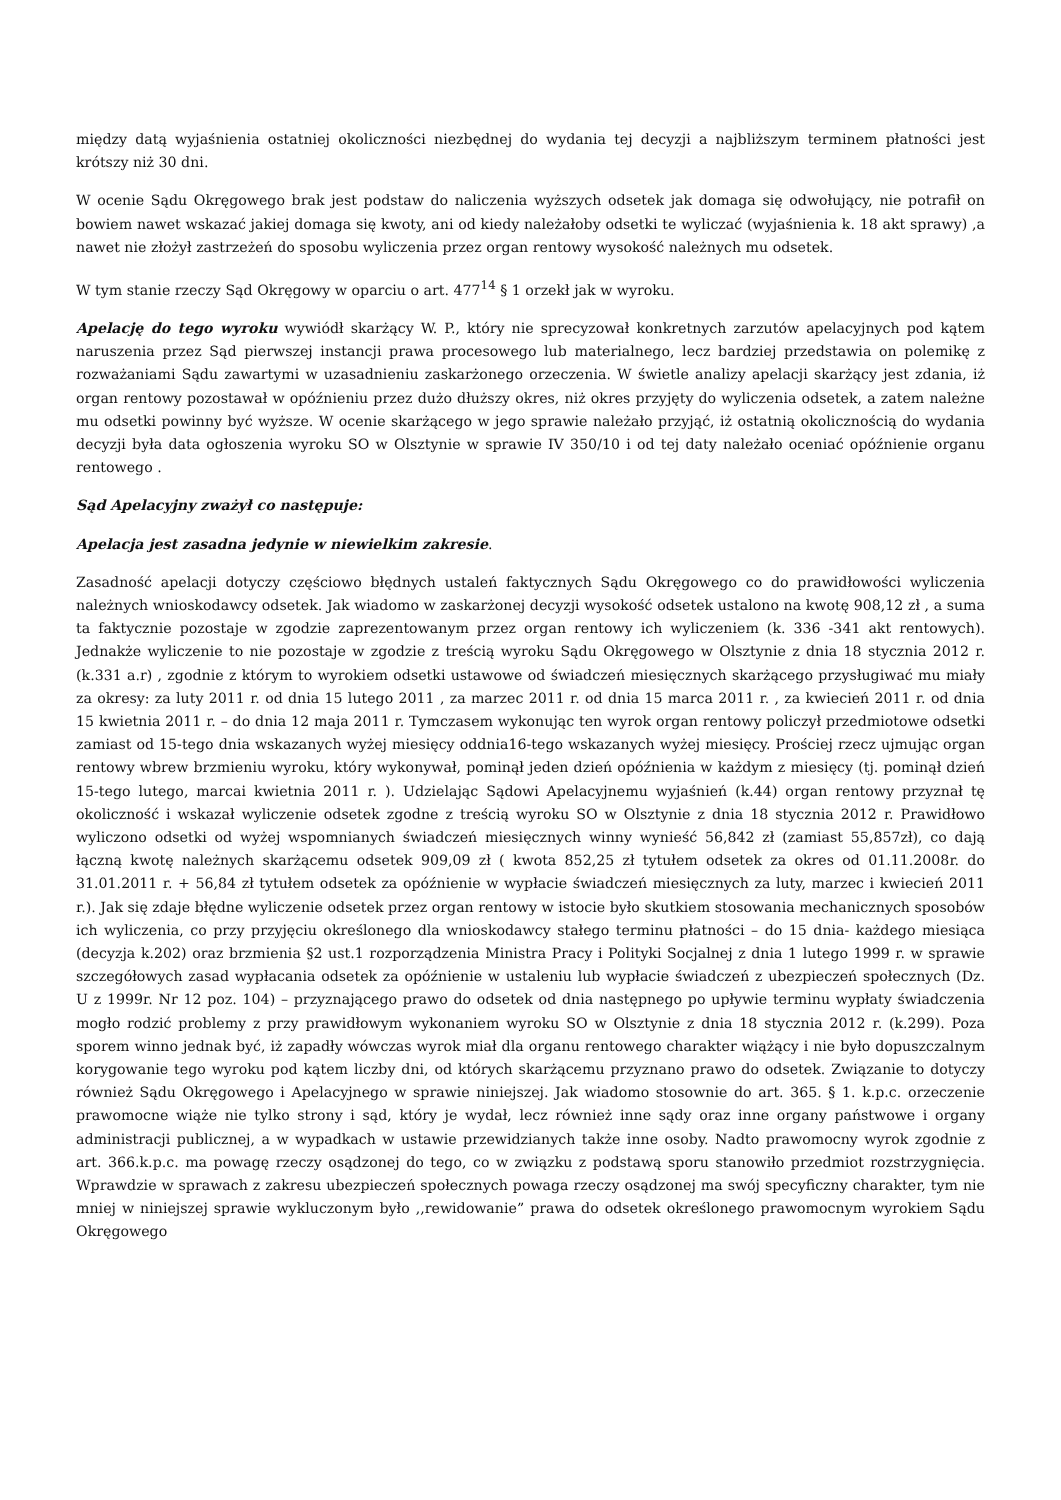między datą wyjaśnienia ostatniej okoliczności niezbędnej do wydania tej decyzji a najbliższym terminem płatności jest krótszy niż 30 dni.
W ocenie Sądu Okręgowego brak jest podstaw do naliczenia wyższych odsetek jak domaga się odwołujący, nie potrafił on bowiem nawet wskazać jakiej domaga się kwoty, ani od kiedy należałoby odsetki te wyliczać (wyjaśnienia k. 18 akt sprawy) ,a nawet nie złożył zastrzeżeń do sposobu wyliczenia przez organ rentowy wysokość należnych mu odsetek.
W tym stanie rzeczy Sąd Okręgowy w oparciu o art. 477<sup>14</sup> § 1 orzekł jak w wyroku.
Apelację do tego wyroku wywiódł skarżący W. P., który nie sprecyzował konkretnych zarzutów apelacyjnych pod kątem naruszenia przez Sąd pierwszej instancji prawa procesowego lub materialnego, lecz bardziej przedstawia on polemikę z rozważaniami Sądu zawartymi w uzasadnieniu zaskarżonego orzeczenia. W świetle analizy apelacji skarżący jest zdania, iż organ rentowy pozostawał w opóźnieniu przez dużo dłuższy okres, niż okres przyjęty do wyliczenia odsetek, a zatem należne mu odsetki powinny być wyższe. W ocenie skarżącego w jego sprawie należało przyjąć, iż ostatnią okolicznością do wydania decyzji była data ogłoszenia wyroku SO w Olsztynie w sprawie IV 350/10 i od tej daty należało oceniać opóźnienie organu rentowego .
Sąd Apelacyjny zważył co następuje:
Apelacja jest zasadna jedynie w niewielkim zakresie.
Zasadność apelacji dotyczy częściowo błędnych ustaleń faktycznych Sądu Okręgowego co do prawidłowości wyliczenia należnych wnioskodawcy odsetek. Jak wiadomo w zaskarżonej decyzji wysokość odsetek ustalono na kwotę 908,12 zł , a suma ta faktycznie pozostaje w zgodzie zaprezentowanym przez organ rentowy ich wyliczeniem (k. 336 -341 akt rentowych). Jednakże wyliczenie to nie pozostaje w zgodzie z treścią wyroku Sądu Okręgowego w Olsztynie z dnia 18 stycznia 2012 r. (k.331 a.r) , zgodnie z którym to wyrokiem odsetki ustawowe od świadczeń miesięcznych skarżącego przysługiwać mu miały za okresy: za luty 2011 r. od dnia 15 lutego 2011 , za marzec 2011 r. od dnia 15 marca 2011 r. , za kwiecień 2011 r. od dnia 15 kwietnia 2011 r. – do dnia 12 maja 2011 r. Tymczasem wykonując ten wyrok organ rentowy policzył przedmiotowe odsetki zamiast od 15-tego dnia wskazanych wyżej miesięcy oddnia16-tego wskazanych wyżej miesięcy. Prościej rzecz ujmując organ rentowy wbrew brzmieniu wyroku, który wykonywał, pominął jeden dzień opóźnienia w każdym z miesięcy (tj. pominął dzień 15-tego lutego, marcai kwietnia 2011 r. ). Udzielając Sądowi Apelacyjnemu wyjaśnień (k.44) organ rentowy przyznał tę okoliczność i wskazał wyliczenie odsetek zgodne z treścią wyroku SO w Olsztynie z dnia 18 stycznia 2012 r. Prawidłowo wyliczono odsetki od wyżej wspomnianych świadczeń miesięcznych winny wynieść 56,842 zł (zamiast 55,857zł), co dają łączną kwotę należnych skarżącemu odsetek 909,09 zł ( kwota 852,25 zł tytułem odsetek za okres od 01.11.2008r. do 31.01.2011 r. + 56,84 zł tytułem odsetek za opóźnienie w wypłacie świadczeń miesięcznych za luty, marzec i kwiecień 2011 r.). Jak się zdaje błędne wyliczenie odsetek przez organ rentowy w istocie było skutkiem stosowania mechanicznych sposobów ich wyliczenia, co przy przyjęciu określonego dla wnioskodawcy stałego terminu płatności – do 15 dnia- każdego miesiąca (decyzja k.202) oraz brzmienia §2 ust.1 rozporządzenia Ministra Pracy i Polityki Socjalnej z dnia 1 lutego 1999 r. w sprawie szczegółowych zasad wypłacania odsetek za opóźnienie w ustaleniu lub wypłacie świadczeń z ubezpieczeń społecznych (Dz. U z 1999r. Nr 12 poz. 104) – przyznającego prawo do odsetek od dnia następnego po upływie terminu wypłaty świadczenia mogło rodzić problemy z przy prawidłowym wykonaniem wyroku SO w Olsztynie z dnia 18 stycznia 2012 r. (k.299). Poza sporem winno jednak być, iż zapadły wówczas wyrok miał dla organu rentowego charakter wiążący i nie było dopuszczalnym korygowanie tego wyroku pod kątem liczby dni, od których skarżącemu przyznano prawo do odsetek. Związanie to dotyczy również Sądu Okręgowego i Apelacyjnego w sprawie niniejszej. Jak wiadomo stosownie do art. 365. § 1. k.p.c. orzeczenie prawomocne wiąże nie tylko strony i sąd, który je wydał, lecz również inne sądy oraz inne organy państwowe i organy administracji publicznej, a w wypadkach w ustawie przewidzianych także inne osoby. Nadto prawomocny wyrok zgodnie z art. 366.k.p.c. ma powagę rzeczy osądzonej do tego, co w związku z podstawą sporu stanowiło przedmiot rozstrzygnięcia. Wprawdzie w sprawach z zakresu ubezpieczeń społecznych powaga rzeczy osądzonej ma swój specyficzny charakter, tym nie mniej w niniejszej sprawie wykluczonym było ,,rewidowanie” prawa do odsetek określonego prawomocnym wyrokiem Sądu Okręgowego